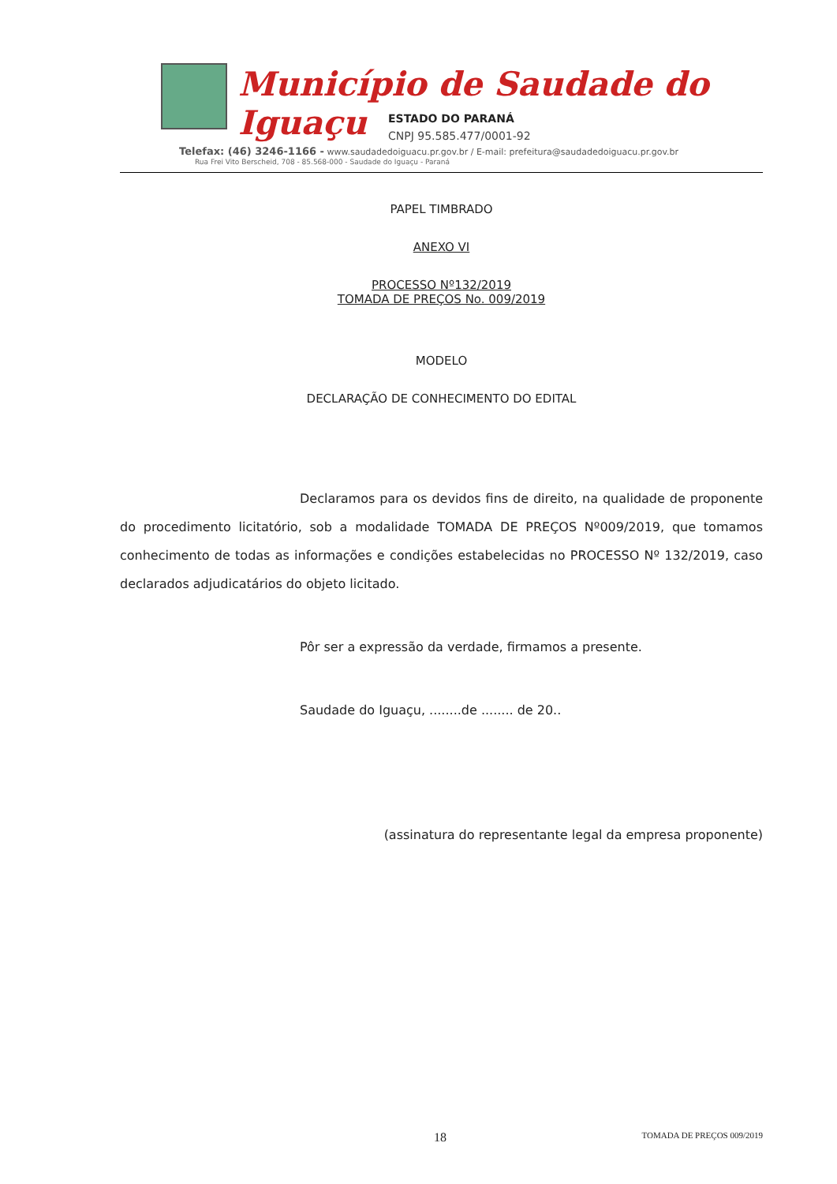Município de Saudade do Iguaçu
ESTADO DO PARANÁ
CNPJ 95.585.477/0001-92
Telefax: (46) 3246-1166 - www.saudadedoiguacu.pr.gov.br / E-mail: prefeitura@saudadedoiguacu.pr.gov.br
Rua Frei Vito Berscheid, 708 - 85.568-000 - Saudade do Iguaçu - Paraná
PAPEL TIMBRADO
ANEXO VI
PROCESSO Nº132/2019
TOMADA DE PREÇOS No. 009/2019
MODELO
DECLARAÇÃO DE CONHECIMENTO DO EDITAL
Declaramos para os devidos fins de direito, na qualidade de proponente do procedimento licitatório, sob a modalidade TOMADA DE PREÇOS Nº009/2019, que tomamos conhecimento de todas as informações e condições estabelecidas no PROCESSO Nº 132/2019, caso declarados adjudicatários do objeto licitado.
Pôr ser a expressão da verdade, firmamos a presente.
Saudade do Iguaçu, ........de ........ de 20..
(assinatura do representante legal da empresa proponente)
18 TOMADA DE PREÇOS 009/2019